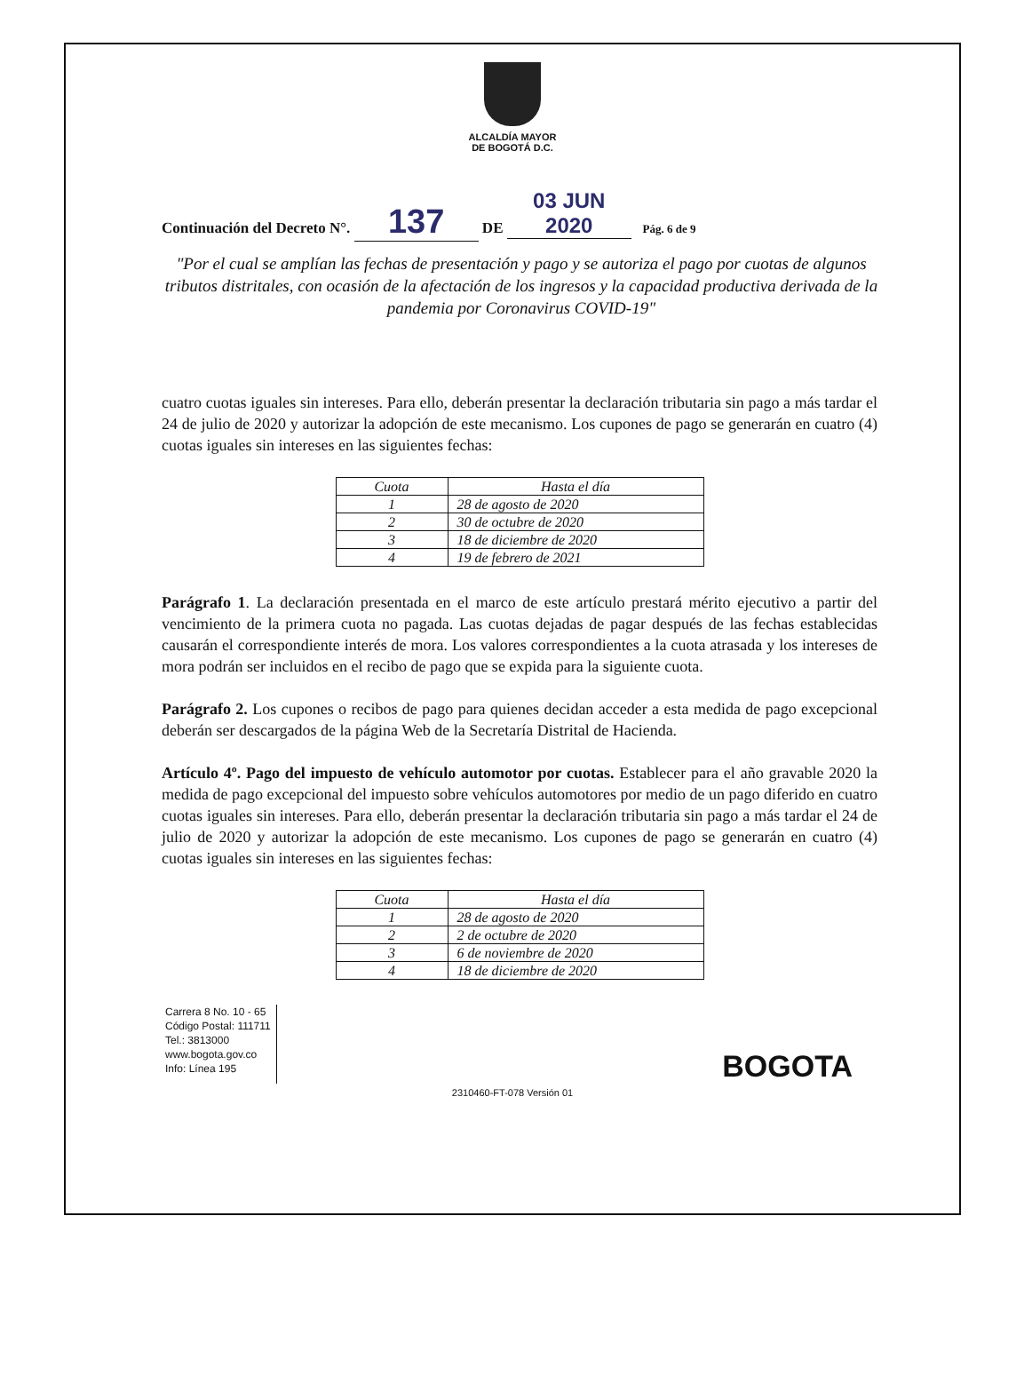ALCALDÍA MAYOR
DE BOGOTÁ D.C.
Continuación del Decreto N°. 137 DE 03 JUN 2020 Pág. 6 de 9
"Por el cual se amplían las fechas de presentación y pago y se autoriza el pago por cuotas de algunos tributos distritales, con ocasión de la afectación de los ingresos y la capacidad productiva derivada de la pandemia por Coronavirus COVID-19"
cuatro cuotas iguales sin intereses. Para ello, deberán presentar la declaración tributaria sin pago a más tardar el 24 de julio de 2020 y autorizar la adopción de este mecanismo. Los cupones de pago se generarán en cuatro (4) cuotas iguales sin intereses en las siguientes fechas:
| Cuota | Hasta el día |
| --- | --- |
| 1 | 28 de agosto de 2020 |
| 2 | 30 de octubre de 2020 |
| 3 | 18 de diciembre de 2020 |
| 4 | 19 de febrero de 2021 |
Parágrafo 1. La declaración presentada en el marco de este artículo prestará mérito ejecutivo a partir del vencimiento de la primera cuota no pagada. Las cuotas dejadas de pagar después de las fechas establecidas causarán el correspondiente interés de mora. Los valores correspondientes a la cuota atrasada y los intereses de mora podrán ser incluidos en el recibo de pago que se expida para la siguiente cuota.
Parágrafo 2. Los cupones o recibos de pago para quienes decidan acceder a esta medida de pago excepcional deberán ser descargados de la página Web de la Secretaría Distrital de Hacienda.
Artículo 4º. Pago del impuesto de vehículo automotor por cuotas. Establecer para el año gravable 2020 la medida de pago excepcional del impuesto sobre vehículos automotores por medio de un pago diferido en cuatro cuotas iguales sin intereses. Para ello, deberán presentar la declaración tributaria sin pago a más tardar el 24 de julio de 2020 y autorizar la adopción de este mecanismo. Los cupones de pago se generarán en cuatro (4) cuotas iguales sin intereses en las siguientes fechas:
| Cuota | Hasta el día |
| --- | --- |
| 1 | 28 de agosto de 2020 |
| 2 | 2 de octubre de 2020 |
| 3 | 6 de noviembre de 2020 |
| 4 | 18 de diciembre de 2020 |
Carrera 8 No. 10 - 65
Código Postal: 111711
Tel.: 3813000
www.bogota.gov.co
Info: Línea 195
BOGOTA
2310460-FT-078 Versión 01